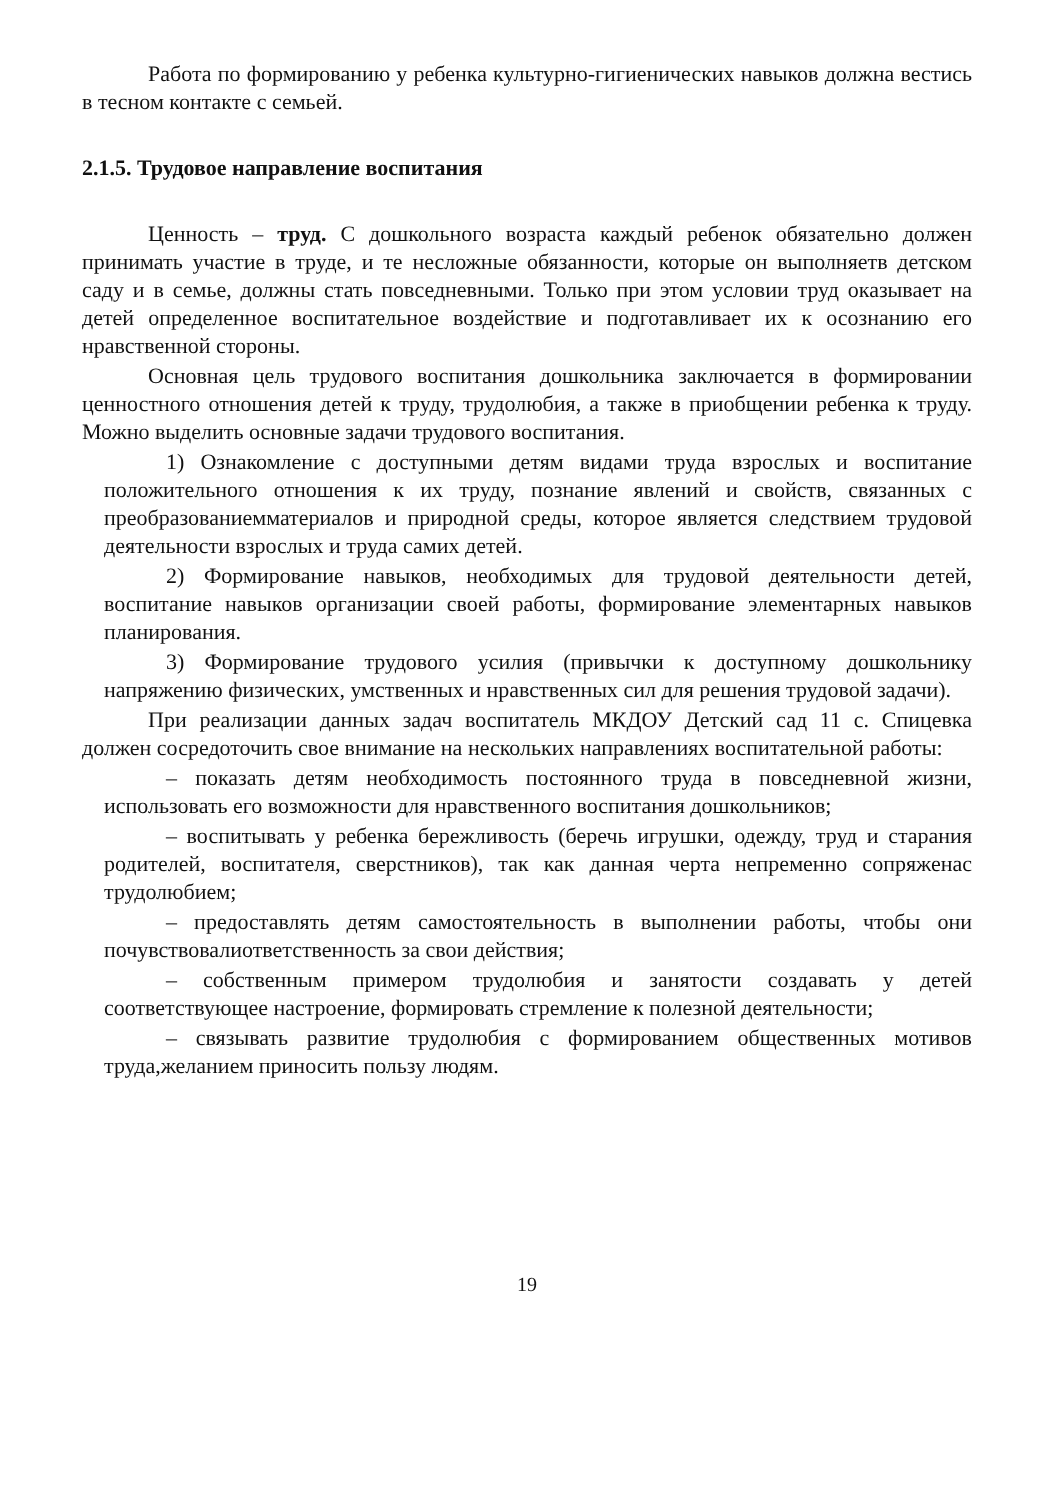Работа по формированию у ребенка культурно-гигиенических навыков должна вестись в тесном контакте с семьей.
2.1.5. Трудовое направление воспитания
Ценность – труд. С дошкольного возраста каждый ребенок обязательно должен принимать участие в труде, и те несложные обязанности, которые он выполняетв детском саду и в семье, должны стать повседневными. Только при этом условии труд оказывает на детей определенное воспитательное воздействие и подготавливает их к осознанию его нравственной стороны.
Основная цель трудового воспитания дошкольника заключается в формировании ценностного отношения детей к труду, трудолюбия, а также в приобщении ребенка к труду. Можно выделить основные задачи трудового воспитания.
1) Ознакомление с доступными детям видами труда взрослых и воспитание положительного отношения к их труду, познание явлений и свойств, связанных с преобразованиемматериалов и природной среды, которое является следствием трудовой деятельности взрослых и труда самих детей.
2) Формирование навыков, необходимых для трудовой деятельности детей, воспитание навыков организации своей работы, формирование элементарных навыков планирования.
3) Формирование трудового усилия (привычки к доступному дошкольнику напряжению физических, умственных и нравственных сил для решения трудовой задачи).
При реализации данных задач воспитатель МКДОУ Детский сад 11 с. Спицевка должен сосредоточить свое внимание на нескольких направлениях воспитательной работы:
– показать детям необходимость постоянного труда в повседневной жизни, использовать его возможности для нравственного воспитания дошкольников;
– воспитывать у ребенка бережливость (беречь игрушки, одежду, труд и старания родителей, воспитателя, сверстников), так как данная черта непременно сопряженас трудолюбием;
– предоставлять детям самостоятельность в выполнении работы, чтобы они почувствовалиответственность за свои действия;
– собственным примером трудолюбия и занятости создавать у детей соответствующее настроение, формировать стремление к полезной деятельности;
– связывать развитие трудолюбия с формированием общественных мотивов труда,желанием приносить пользу людям.
19